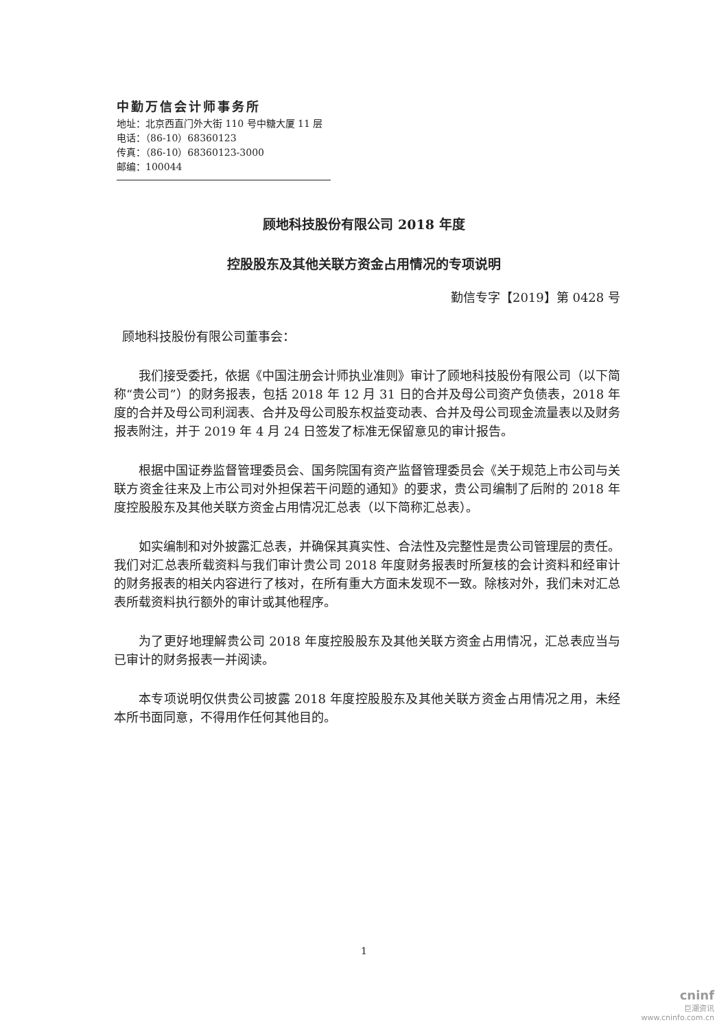中勤万信会计师事务所
地址：北京西直门外大街 110 号中糖大厦 11 层
电话：（86-10）68360123
传真：（86-10）68360123-3000
邮编：100044
顾地科技股份有限公司 2018 年度
控股股东及其他关联方资金占用情况的专项说明
勤信专字【2019】第 0428 号
顾地科技股份有限公司董事会：
我们接受委托，依据《中国注册会计师执业准则》审计了顾地科技股份有限公司（以下简称“贵公司”）的财务报表，包括 2018 年 12 月 31 日的合并及母公司资产负债表，2018 年度的合并及母公司利润表、合并及母公司股东权益变动表、合并及母公司现金流量表以及财务报表附注，并于 2019 年 4 月 24 日签发了标准无保留意见的审计报告。
根据中国证券监督管理委员会、国务院国有资产监督管理委员会《关于规范上市公司与关联方资金往来及上市公司对外担保若干问题的通知》的要求，贵公司编制了后附的 2018 年度控股股东及其他关联方资金占用情况汇总表（以下简称汇总表）。
如实编制和对外披露汇总表，并确保其真实性、合法性及完整性是贵公司管理层的责任。我们对汇总表所载资料与我们审计贵公司 2018 年度财务报表时所复核的会计资料和经审计的财务报表的相关内容进行了核对，在所有重大方面未发现不一致。除核对外，我们未对汇总表所载资料执行额外的审计或其他程序。
为了更好地理解贵公司 2018 年度控股股东及其他关联方资金占用情况，汇总表应当与已审计的财务报表一并阅读。
本专项说明仅供贵公司披露 2018 年度控股股东及其他关联方资金占用情况之用，未经本所书面同意，不得用作任何其他目的。
1
cninf
巨潮资讯
www.cninfo.com.cn